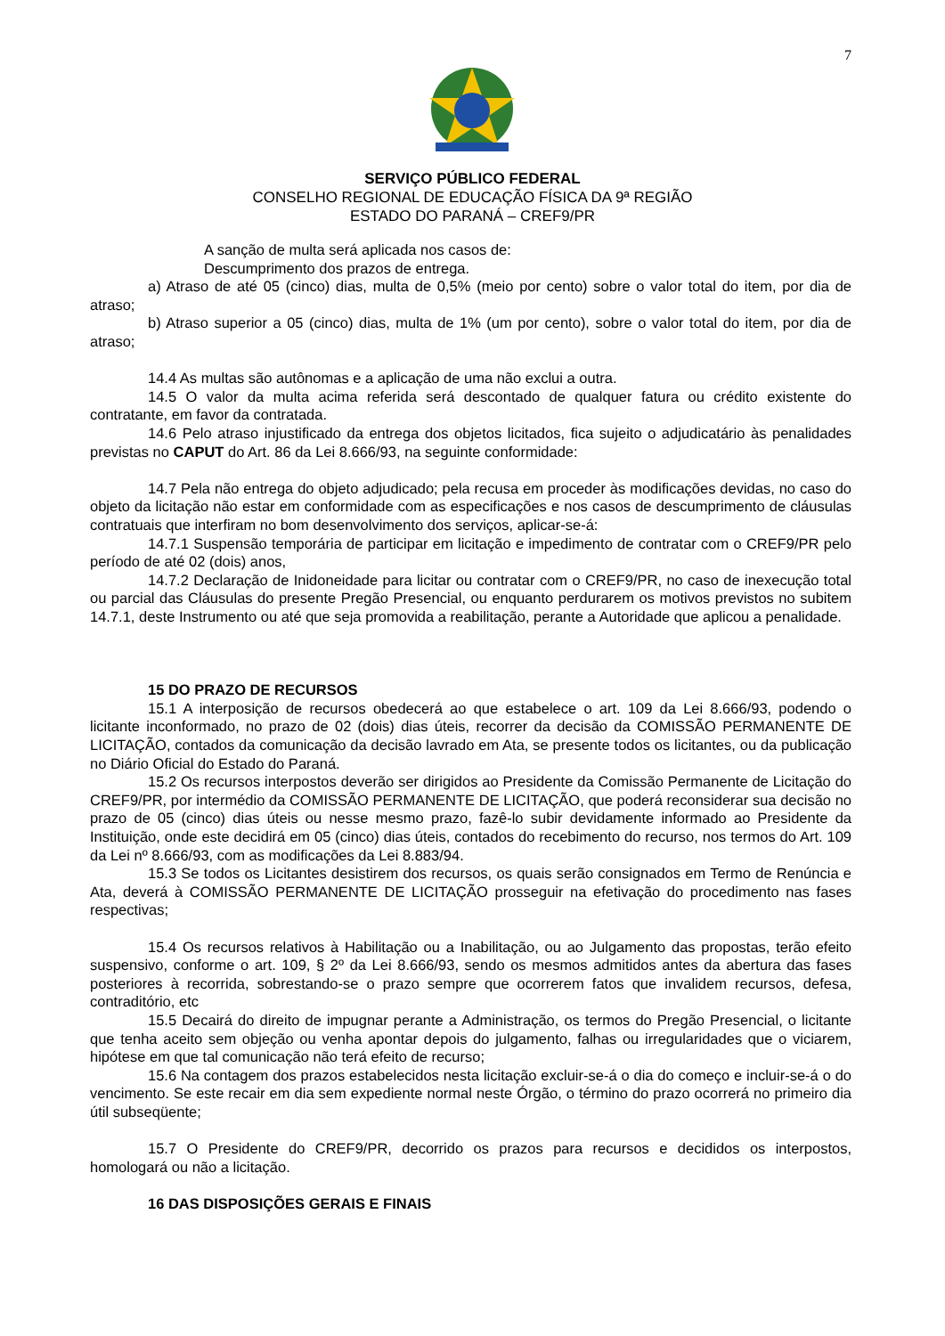7
SERVIÇO PÚBLICO FEDERAL
CONSELHO REGIONAL DE EDUCAÇÃO FÍSICA DA 9ª REGIÃO
ESTADO DO PARANÁ – CREF9/PR
A sanção de multa será aplicada nos casos de:
Descumprimento dos prazos de entrega.
a) Atraso de até 05 (cinco) dias, multa de 0,5% (meio por cento) sobre o valor total do item, por dia de atraso;
b) Atraso superior a 05 (cinco) dias, multa de 1% (um por cento), sobre o valor total do item, por dia de atraso;
14.4 As multas são autônomas e a aplicação de uma não exclui a outra.
14.5 O valor da multa acima referida será descontado de qualquer fatura ou crédito existente do contratante, em favor da contratada.
14.6 Pelo atraso injustificado da entrega dos objetos licitados, fica sujeito o adjudicatário às penalidades previstas no CAPUT do Art. 86 da Lei 8.666/93, na seguinte conformidade:
14.7 Pela não entrega do objeto adjudicado; pela recusa em proceder às modificações devidas, no caso do objeto da licitação não estar em conformidade com as especificações e nos casos de descumprimento de cláusulas contratuais que interfiram no bom desenvolvimento dos serviços, aplicar-se-á:
14.7.1 Suspensão temporária de participar em licitação e impedimento de contratar com o CREF9/PR pelo período de até 02 (dois) anos,
14.7.2 Declaração de Inidoneidade para licitar ou contratar com o CREF9/PR, no caso de inexecução total ou parcial das Cláusulas do presente Pregão Presencial, ou enquanto perdurarem os motivos previstos no subitem 14.7.1, deste Instrumento ou até que seja promovida a reabilitação, perante a Autoridade que aplicou a penalidade.
15 DO PRAZO DE RECURSOS
15.1 A interposição de recursos obedecerá ao que estabelece o art. 109 da Lei 8.666/93, podendo o licitante inconformado, no prazo de 02 (dois) dias úteis, recorrer da decisão da COMISSÃO PERMANENTE DE LICITAÇÃO, contados da comunicação da decisão lavrado em Ata, se presente todos os licitantes, ou da publicação no Diário Oficial do Estado do Paraná.
15.2 Os recursos interpostos deverão ser dirigidos ao Presidente da Comissão Permanente de Licitação do CREF9/PR, por intermédio da COMISSÃO PERMANENTE DE LICITAÇÃO, que poderá reconsiderar sua decisão no prazo de 05 (cinco) dias úteis ou nesse mesmo prazo, fazê-lo subir devidamente informado ao Presidente da Instituição, onde este decidirá em 05 (cinco) dias úteis, contados do recebimento do recurso, nos termos do Art. 109 da Lei nº 8.666/93, com as modificações da Lei 8.883/94.
15.3 Se todos os Licitantes desistirem dos recursos, os quais serão consignados em Termo de Renúncia e Ata, deverá à COMISSÃO PERMANENTE DE LICITAÇÃO prosseguir na efetivação do procedimento nas fases respectivas;
15.4 Os recursos relativos à Habilitação ou a Inabilitação, ou ao Julgamento das propostas, terão efeito suspensivo, conforme o art. 109, § 2º da Lei 8.666/93, sendo os mesmos admitidos antes da abertura das fases posteriores à recorrida, sobrestando-se o prazo sempre que ocorrerem fatos que invalidem recursos, defesa, contraditório, etc
15.5 Decairá do direito de impugnar perante a Administração, os termos do Pregão Presencial, o licitante que tenha aceito sem objeção ou venha apontar depois do julgamento, falhas ou irregularidades que o viciarem, hipótese em que tal comunicação não terá efeito de recurso;
15.6 Na contagem dos prazos estabelecidos nesta licitação excluir-se-á o dia do começo e incluir-se-á o do vencimento. Se este recair em dia sem expediente normal neste Órgão, o término do prazo ocorrerá no primeiro dia útil subseqüente;
15.7 O Presidente do CREF9/PR, decorrido os prazos para recursos e decididos os interpostos, homologará ou não a licitação.
16 DAS DISPOSIÇÕES GERAIS E FINAIS